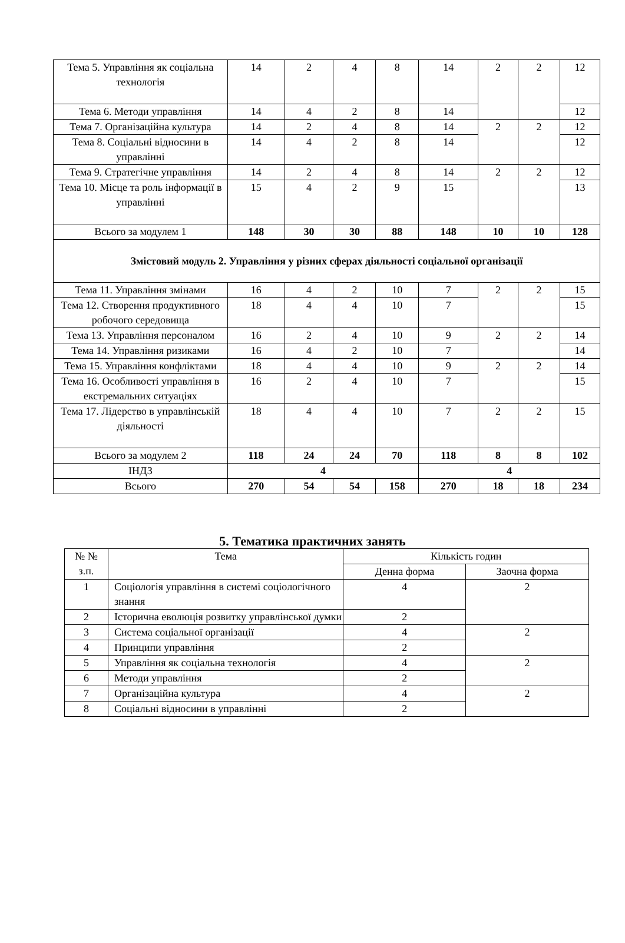| Тема 5. Управління як соціальна технологія | 14 | 2 | 4 | 8 | 14 | 2 | 2 | 12 |
| Тема 6. Методи управління | 14 | 4 | 2 | 8 | 14 | | | 12 |
| Тема 7. Організаційна культура | 14 | 2 | 4 | 8 | 14 | 2 | 2 | 12 |
| Тема 8. Соціальні відносини в управлінні | 14 | 4 | 2 | 8 | 14 | | | 12 |
| Тема 9. Стратегічне управління | 14 | 2 | 4 | 8 | 14 | 2 | 2 | 12 |
| Тема 10. Місце та роль інформації в управлінні | 15 | 4 | 2 | 9 | 15 | | | 13 |
| Всього за модулем 1 | 148 | 30 | 30 | 88 | 148 | 10 | 10 | 128 |
| Змістовий модуль 2. Управління у різних сферах діяльності соціальної організації | | | | | | | | |
| Тема 11. Управління змінами | 16 | 4 | 2 | 10 | 7 | 2 | 2 | 15 |
| Тема 12. Створення продуктивного робочого середовища | 18 | 4 | 4 | 10 | 7 | | | 15 |
| Тема 13. Управління персоналом | 16 | 2 | 4 | 10 | 9 | 2 | 2 | 14 |
| Тема 14. Управління ризиками | 16 | 4 | 2 | 10 | 7 | | | 14 |
| Тема 15. Управління конфліктами | 18 | 4 | 4 | 10 | 9 | 2 | 2 | 14 |
| Тема 16. Особливості управління в екстремальних ситуаціях | 16 | 2 | 4 | 10 | 7 | | | 15 |
| Тема 17. Лідерство в управлінській діяльності | 18 | 4 | 4 | 10 | 7 | 2 | 2 | 15 |
| Всього за модулем 2 | 118 | 24 | 24 | 70 | 118 | 8 | 8 | 102 |
| ІНДЗ | 4 | | | | 4 | | | |
| Всього | 270 | 54 | 54 | 158 | 270 | 18 | 18 | 234 |
5. Тематика практичних занять
| № № з.п. | Тема | Кількість годин | |
| --- | --- | --- | --- |
| | | Денна форма | Заочна форма |
| 1 | Соціологія управління в системі соціологічного знання | 4 | 2 |
| 2 | Історична еволюція розвитку управлінської думки | 2 | |
| 3 | Система соціальної організації | 4 | 2 |
| 4 | Принципи управління | 2 | |
| 5 | Управління як соціальна технологія | 4 | 2 |
| 6 | Методи управління | 2 | |
| 7 | Організаційна культура | 4 | 2 |
| 8 | Соціальні відносини в управлінні | 2 | |